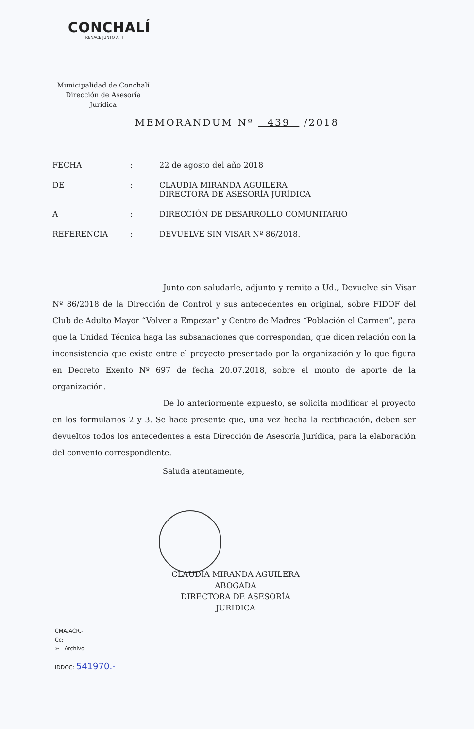CONCHALÍ
RENACE JUNTO A TI
Municipalidad de Conchalí
Dirección de Asesoría Jurídica
MEMORANDUM Nº 439 /2018
FECHA : 22 de agosto del año 2018
DE : CLAUDIA MIRANDA AGUILERA
DIRECTORA DE ASESORÍA JURÍDICA
A : DIRECCIÓN DE DESARROLLO COMUNITARIO
REFERENCIA : DEVUELVE SIN VISAR Nº 86/2018.
Junto con saludarle, adjunto y remito a Ud., Devuelve sin Visar Nº 86/2018 de la Dirección de Control y sus antecedentes en original, sobre FIDOF del Club de Adulto Mayor “Volver a Empezar” y Centro de Madres “Población el Carmen”, para que la Unidad Técnica haga las subsanaciones que correspondan, que dicen relación con la inconsistencia que existe entre el proyecto presentado por la organización y lo que figura en Decreto Exento Nº 697 de fecha 20.07.2018, sobre el monto de aporte de la organización.
De lo anteriormente expuesto, se solicita modificar el proyecto en los formularios 2 y 3. Se hace presente que, una vez hecha la rectificación, deben ser devueltos todos los antecedentes a esta Dirección de Asesoría Jurídica, para la elaboración del convenio correspondiente.
Saluda atentamente,
CLAUDIA MIRANDA AGUILERA
ABOGADA
DIRECTORA DE ASESORÍA JURIDICA
CMA/ACR.-
Cc:
➢ Archivo.
IDDOC: 541970.-